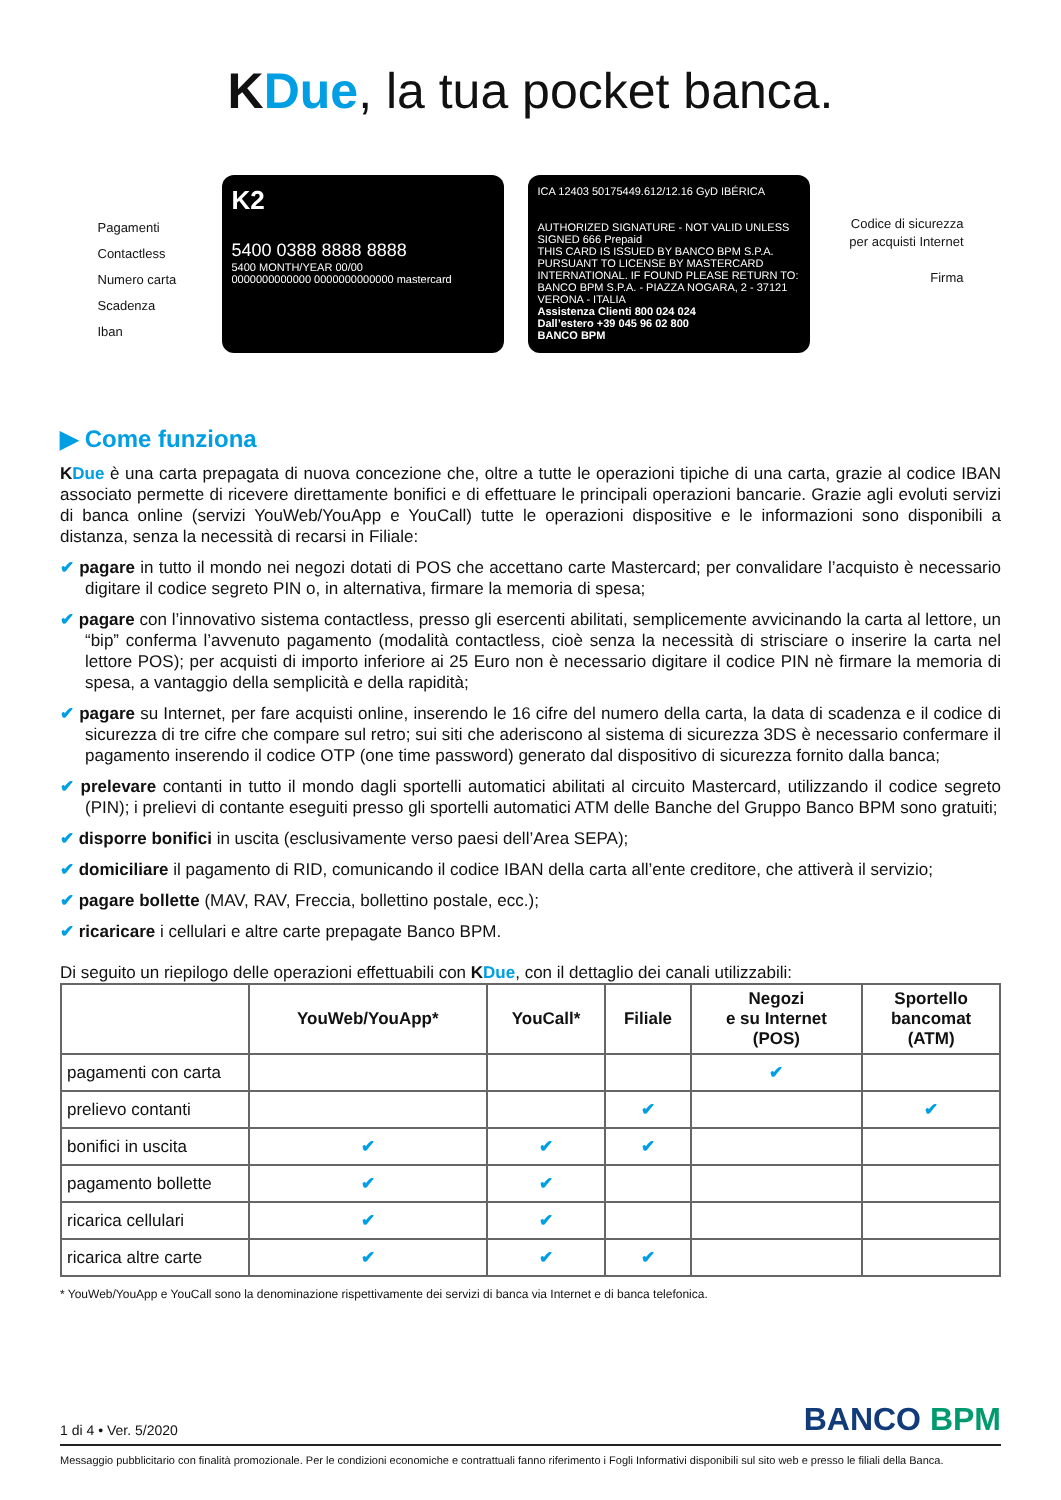KDue, la tua pocket banca.
Pagamenti Contactless
Numero carta
Scadenza
Iban
K2
5400 0388 8888 8888
5400 MONTH/YEAR 00/00
0000000000000 0000000000000 mastercard
ICA 12403 50175449.612/12.16 GyD IBÉRICA
AUTHORIZED SIGNATURE - NOT VALID UNLESS SIGNED 666 Prepaid
THIS CARD IS ISSUED BY BANCO BPM S.P.A. PURSUANT TO LICENSE BY MASTERCARD INTERNATIONAL. IF FOUND PLEASE RETURN TO: BANCO BPM S.P.A. - PIAZZA NOGARA, 2 - 37121 VERONA - ITALIA
Assistenza Clienti 800 024 024
Dall’estero +39 045 96 02 800
BANCO BPM
Codice di sicurezza per acquisti Internet
Firma
▶ Come funziona
KDue è una carta prepagata di nuova concezione che, oltre a tutte le operazioni tipiche di una carta, grazie al codice IBAN associato permette di ricevere direttamente bonifici e di effettuare le principali operazioni bancarie. Grazie agli evoluti servizi di banca online (servizi YouWeb/YouApp e YouCall) tutte le operazioni dispositive e le informazioni sono disponibili a distanza, senza la necessità di recarsi in Filiale:
✔ pagare in tutto il mondo nei negozi dotati di POS che accettano carte Mastercard; per convalidare l’acquisto è necessario digitare il codice segreto PIN o, in alternativa, firmare la memoria di spesa;
✔ pagare con l’innovativo sistema contactless, presso gli esercenti abilitati, semplicemente avvicinando la carta al lettore, un “bip” conferma l’avvenuto pagamento (modalità contactless, cioè senza la necessità di strisciare o inserire la carta nel lettore POS); per acquisti di importo inferiore ai 25 Euro non è necessario digitare il codice PIN nè firmare la memoria di spesa, a vantaggio della semplicità e della rapidità;
✔ pagare su Internet, per fare acquisti online, inserendo le 16 cifre del numero della carta, la data di scadenza e il codice di sicurezza di tre cifre che compare sul retro; sui siti che aderiscono al sistema di sicurezza 3DS è necessario confermare il pagamento inserendo il codice OTP (one time password) generato dal dispositivo di sicurezza fornito dalla banca;
✔ prelevare contanti in tutto il mondo dagli sportelli automatici abilitati al circuito Mastercard, utilizzando il codice segreto (PIN); i prelievi di contante eseguiti presso gli sportelli automatici ATM delle Banche del Gruppo Banco BPM sono gratuiti;
✔ disporre bonifici in uscita (esclusivamente verso paesi dell’Area SEPA);
✔ domiciliare il pagamento di RID, comunicando il codice IBAN della carta all’ente creditore, che attiverà il servizio;
✔ pagare bollette (MAV, RAV, Freccia, bollettino postale, ecc.);
✔ ricaricare i cellulari e altre carte prepagate Banco BPM.
Di seguito un riepilogo delle operazioni effettuabili con KDue, con il dettaglio dei canali utilizzabili:
| | YouWeb/YouApp* | YouCall* | Filiale | Negozi e su Internet (POS) | Sportello bancomat (ATM) |
| --- | --- | --- | --- | --- | --- |
| pagamenti con carta | | | | ✔ | |
| prelievo contanti | | | ✔ | | ✔ |
| bonifici in uscita | ✔ | ✔ | ✔ | | |
| pagamento bollette | ✔ | ✔ | | | |
| ricarica cellulari | ✔ | ✔ | | | |
| ricarica altre carte | ✔ | ✔ | ✔ | | |
* YouWeb/YouApp e YouCall sono la denominazione rispettivamente dei servizi di banca via Internet e di banca telefonica.
1 di 4 • Ver. 5/2020 BANCO BPM
Messaggio pubblicitario con finalità promozionale. Per le condizioni economiche e contrattuali fanno riferimento i Fogli Informativi disponibili sul sito web e presso le filiali della Banca.